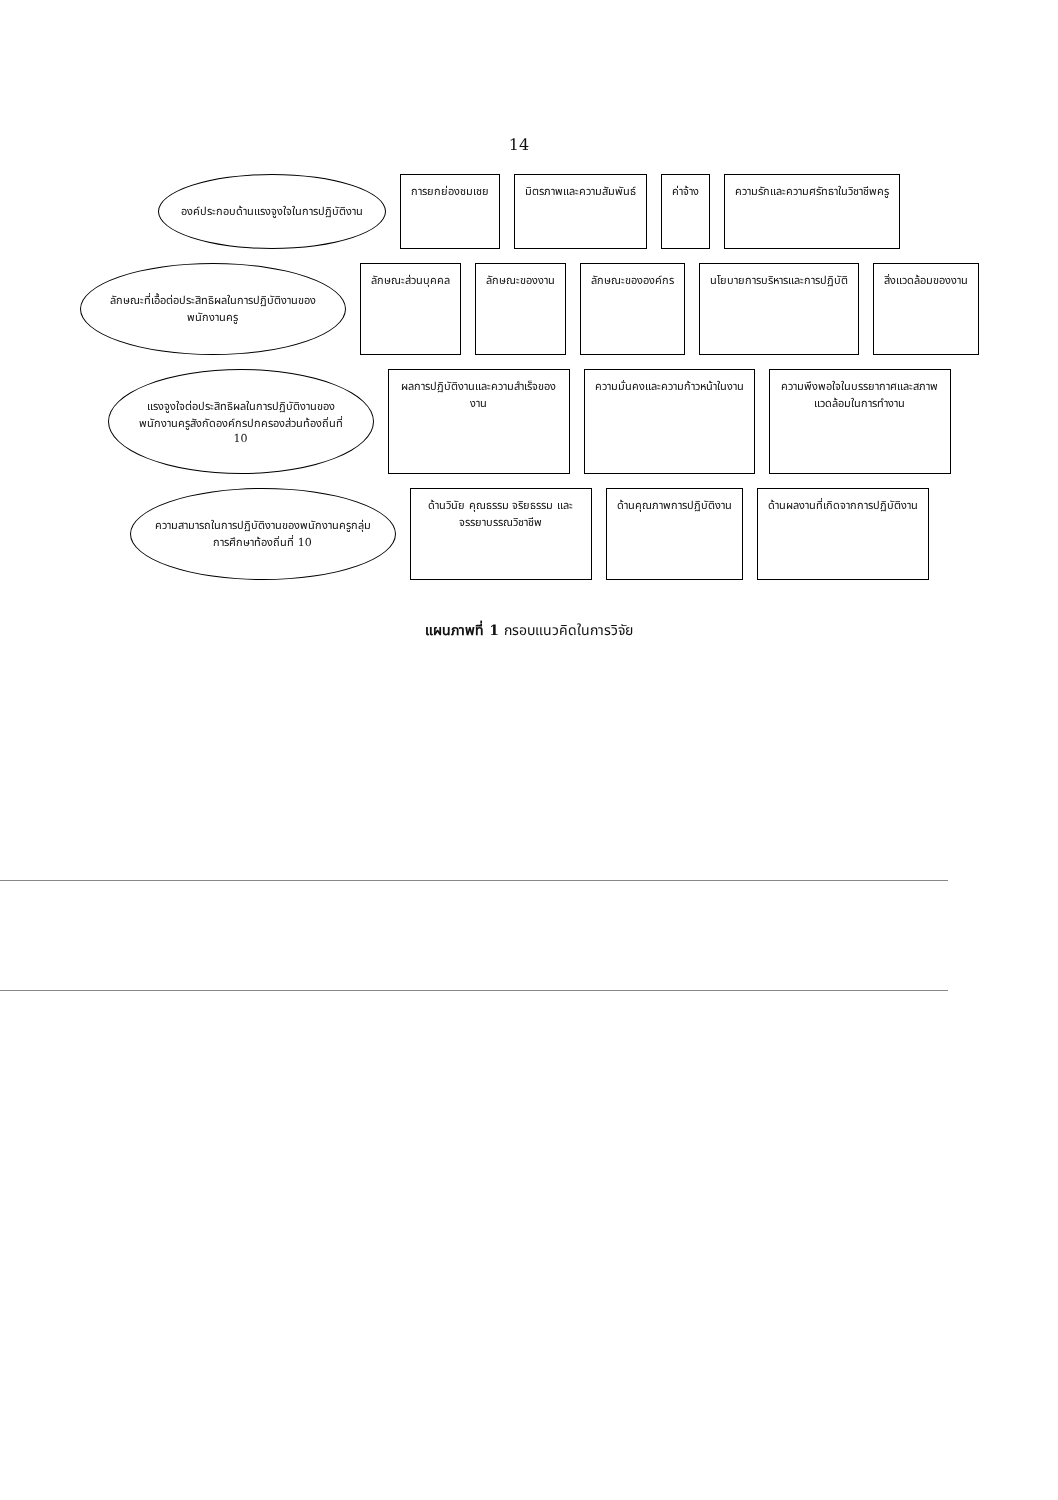14
องค์ประกอบด้านแรงจูงใจในการปฏิบัติงาน
การยกย่องชมเชย
มิตรภาพและความสัมพันธ์
ค่าจ้าง
ความรักและความศรัทธาในวิชาชีพครู
ลักษณะที่เอื้อต่อประสิทธิผลในการปฏิบัติงานของพนักงานครู
ลักษณะส่วนบุคคล
ลักษณะของงาน
ลักษณะขององค์กร
นโยบายการบริหารและการปฏิบัติ
สิ่งแวดล้อมของงาน
แรงจูงใจต่อประสิทธิผลในการปฏิบัติงานของพนักงานครูสังกัดองค์กรปกครองส่วนท้องถิ่นที่ 10
ผลการปฏิบัติงานและความสำเร็จของงาน
ความมั่นคงและความก้าวหน้าในงาน
ความพึงพอใจในบรรยากาศและสภาพแวดล้อมในการทำงาน
ความสามารถในการปฏิบัติงานของพนักงานครูกลุ่มการศึกษาท้องถิ่นที่ 10
ด้านวินัย คุณธรรม จริยธรรม และจรรยาบรรณวิชาชีพ
ด้านคุณภาพการปฏิบัติงาน
ด้านผลงานที่เกิดจากการปฏิบัติงาน
แผนภาพที่ 1 กรอบแนวคิดในการวิจัย